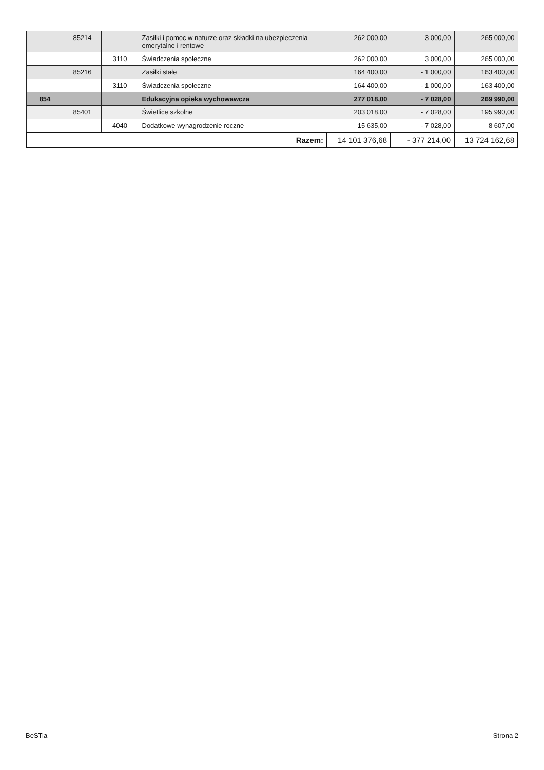| | 85214 | | Zasiłki i pomoc w naturze oraz składki na ubezpieczenia emerytalne i rentowe | 262 000,00 | 3 000,00 | 265 000,00 |
| | | 3110 | Świadczenia społeczne | 262 000,00 | 3 000,00 | 265 000,00 |
| | 85216 | | Zasiłki stałe | 164 400,00 | - 1 000,00 | 163 400,00 |
| | | 3110 | Świadczenia społeczne | 164 400,00 | - 1 000,00 | 163 400,00 |
| 854 | | | Edukacyjna opieka wychowawcza | 277 018,00 | - 7 028,00 | 269 990,00 |
| | 85401 | | Świetlice szkolne | 203 018,00 | - 7 028,00 | 195 990,00 |
| | | 4040 | Dodatkowe wynagrodzenie roczne | 15 635,00 | - 7 028,00 | 8 607,00 |
| Razem: | | | | 14 101 376,68 | - 377 214,00 | 13 724 162,68 |
BeSTia Strona 2